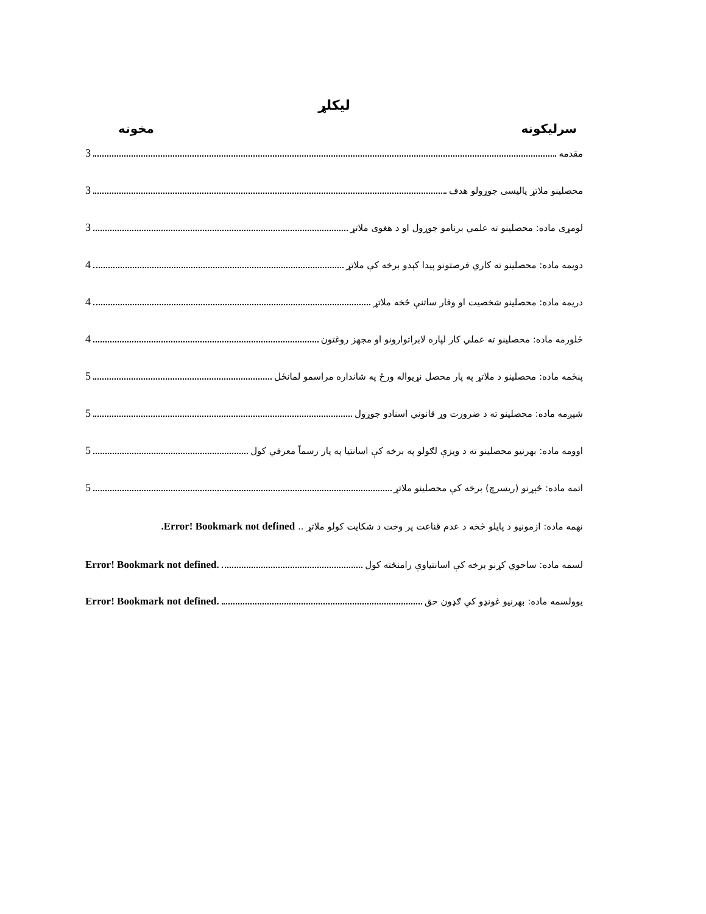لیکلړ
سرلیکونه مخونه
مقدمه 3
محصلینو ملاتړ پالیسی جوړولو هدف 3
لومړی ماده: محصلینو ته علمي برنامو جوړول او د هغوی ملاتړ 3
دویمه ماده: محصلینو ته کاري فرصتونو پیدا کېدو برخه کې ملاتړ 4
دریمه ماده: محصلینو شخصیت او وقار ساتنې څخه ملاتړ 4
څلورمه ماده: محصلینو ته عملي کار لپاره لابراتوارونو او مجهز روغتون 4
پنځمه ماده: محصلینو د ملاتړ په پار محصل نړیواله ورځ په شانداره مراسمو لمانځل 5
شپږمه ماده: محصلینو ته د ضرورت وړ قانوني اسنادو جوړول 5
اوومه ماده: بهرنیو محصلینو ته د ویزې لګولو په برخه کې اسانتیا په پار رسماً معرفي کول 5
اتمه ماده: څېړنو (ریسرچ) برخه کې محصلینو ملاتړ 5
نهمه ماده: ازمونیو د پایلو څخه د عدم قناعت پر وخت د شکایت کولو ملاتړ .. Error! Bookmark not defined.
لسمه ماده: ساحوي کړنو برخه کې اسانتیاوې رامنځته کول Error! Bookmark not defined.
یوولسمه ماده: بهرنیو غونډو کې ګډون حق Error! Bookmark not defined.